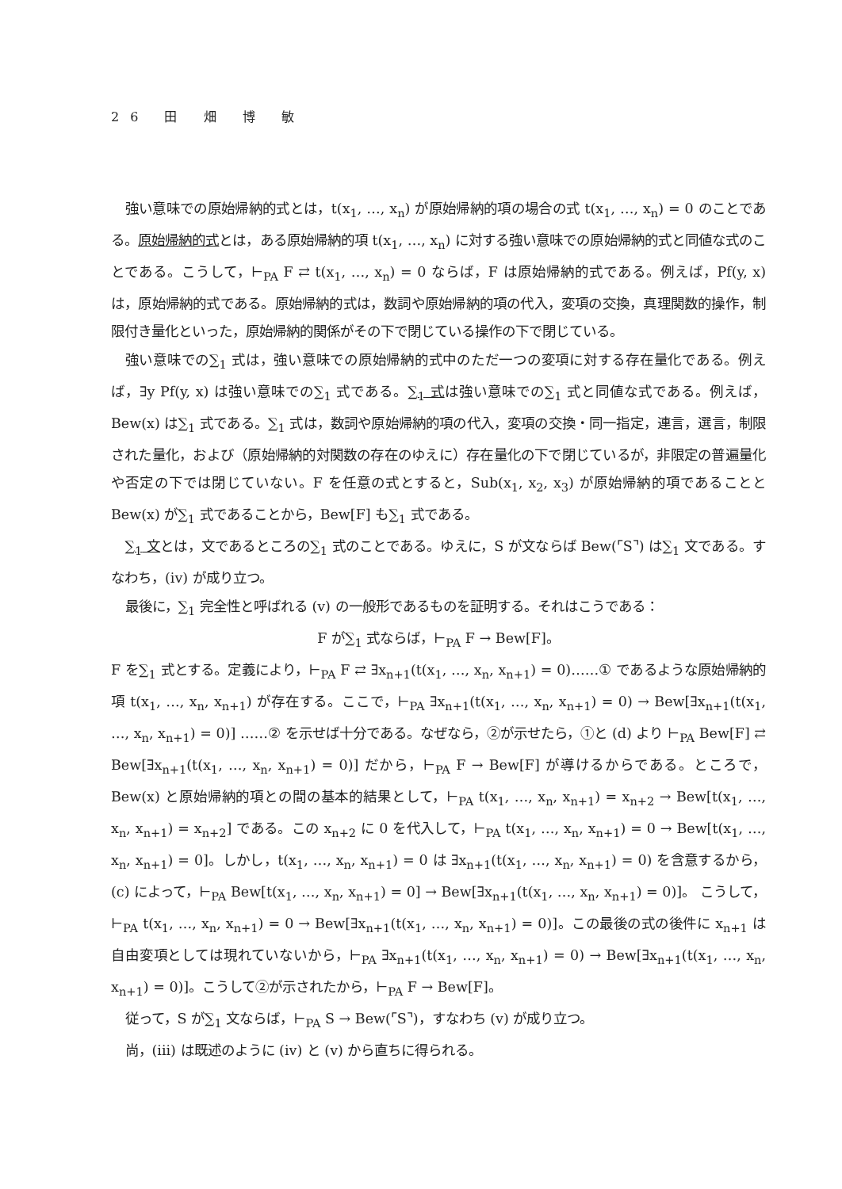26 田 畑 博 敏
強い意味での原始帰納的式とは，t(x<sub>1</sub>, …, x<sub>n</sub>) が原始帰納的項の場合の式 t(x<sub>1</sub>, …, x<sub>n</sub>) = 0 のことである。原始帰納的式とは，ある原始帰納的項 t(x<sub>1</sub>, …, x<sub>n</sub>) に対する強い意味での原始帰納的式と同値な式のことである。こうして，⊢<sub>PA</sub> F ⇄ t(x<sub>1</sub>, …, x<sub>n</sub>) = 0 ならば，F は原始帰納的式である。例えば，Pf(y, x) は，原始帰納的式である。原始帰納的式は，数詞や原始帰納的項の代入，変項の交換，真理関数的操作，制限付き量化といった，原始帰納的関係がその下で閉じている操作の下で閉じている。
強い意味での∑<sub>1</sub> 式は，強い意味での原始帰納的式中のただ一つの変項に対する存在量化である。例えば，∃y Pf(y, x) は強い意味での∑<sub>1</sub> 式である。∑<sub>1</sub> 式は強い意味での∑<sub>1</sub> 式と同値な式である。例えば，Bew(x) は∑<sub>1</sub> 式である。∑<sub>1</sub> 式は，数詞や原始帰納的項の代入，変項の交換・同一指定，連言，選言，制限された量化，および（原始帰納的対関数の存在のゆえに）存在量化の下で閉じているが，非限定の普遍量化や否定の下では閉じていない。F を任意の式とすると，Sub(x<sub>1</sub>, x<sub>2</sub>, x<sub>3</sub>) が原始帰納的項であることと Bew(x) が∑<sub>1</sub> 式であることから，Bew[F] も∑<sub>1</sub> 式である。
∑<sub>1</sub> 文とは，文であるところの∑<sub>1</sub> 式のことである。ゆえに，S が文ならば Bew(⌜S⌝) は∑<sub>1</sub> 文である。すなわち，(iv) が成り立つ。
最後に，∑<sub>1</sub> 完全性と呼ばれる (v) の一般形であるものを証明する。それはこうである：
F が∑<sub>1</sub> 式ならば，⊢<sub>PA</sub> F → Bew[F]。
F を∑<sub>1</sub> 式とする。定義により，⊢<sub>PA</sub> F ⇄ ∃x<sub>n+1</sub>(t(x<sub>1</sub>, …, x<sub>n</sub>, x<sub>n+1</sub>) = 0)……① であるような原始帰納的項 t(x<sub>1</sub>, …, x<sub>n</sub>, x<sub>n+1</sub>) が存在する。ここで，⊢<sub>PA</sub> ∃x<sub>n+1</sub>(t(x<sub>1</sub>, …, x<sub>n</sub>, x<sub>n+1</sub>) = 0) → Bew[∃x<sub>n+1</sub>(t(x<sub>1</sub>, …, x<sub>n</sub>, x<sub>n+1</sub>) = 0)] ……② を示せば十分である。なぜなら，②が示せたら，①と (d) より ⊢<sub>PA</sub> Bew[F] ⇄ Bew[∃x<sub>n+1</sub>(t(x<sub>1</sub>, …, x<sub>n</sub>, x<sub>n+1</sub>) = 0)] だから，⊢<sub>PA</sub> F → Bew[F] が導けるからである。ところで，Bew(x) と原始帰納的項との間の基本的結果として，⊢<sub>PA</sub> t(x<sub>1</sub>, …, x<sub>n</sub>, x<sub>n+1</sub>) = x<sub>n+2</sub> → Bew[t(x<sub>1</sub>, …, x<sub>n</sub>, x<sub>n+1</sub>) = x<sub>n+2</sub>] である。この x<sub>n+2</sub> に 0 を代入して，⊢<sub>PA</sub> t(x<sub>1</sub>, …, x<sub>n</sub>, x<sub>n+1</sub>) = 0 → Bew[t(x<sub>1</sub>, …, x<sub>n</sub>, x<sub>n+1</sub>) = 0]。しかし，t(x<sub>1</sub>, …, x<sub>n</sub>, x<sub>n+1</sub>) = 0 は ∃x<sub>n+1</sub>(t(x<sub>1</sub>, …, x<sub>n</sub>, x<sub>n+1</sub>) = 0) を含意するから，(c) によって，⊢<sub>PA</sub> Bew[t(x<sub>1</sub>, …, x<sub>n</sub>, x<sub>n+1</sub>) = 0] → Bew[∃x<sub>n+1</sub>(t(x<sub>1</sub>, …, x<sub>n</sub>, x<sub>n+1</sub>) = 0)]。 こうして，⊢<sub>PA</sub> t(x<sub>1</sub>, …, x<sub>n</sub>, x<sub>n+1</sub>) = 0 → Bew[∃x<sub>n+1</sub>(t(x<sub>1</sub>, …, x<sub>n</sub>, x<sub>n+1</sub>) = 0)]。この最後の式の後件に x<sub>n+1</sub> は自由変項としては現れていないから，⊢<sub>PA</sub> ∃x<sub>n+1</sub>(t(x<sub>1</sub>, …, x<sub>n</sub>, x<sub>n+1</sub>) = 0) → Bew[∃x<sub>n+1</sub>(t(x<sub>1</sub>, …, x<sub>n</sub>, x<sub>n+1</sub>) = 0)]。こうして②が示されたから，⊢<sub>PA</sub> F → Bew[F]。
従って，S が∑<sub>1</sub> 文ならば，⊢<sub>PA</sub> S → Bew(⌜S⌝)，すなわち (v) が成り立つ。
尚，(iii) は既述のように (iv) と (v) から直ちに得られる。